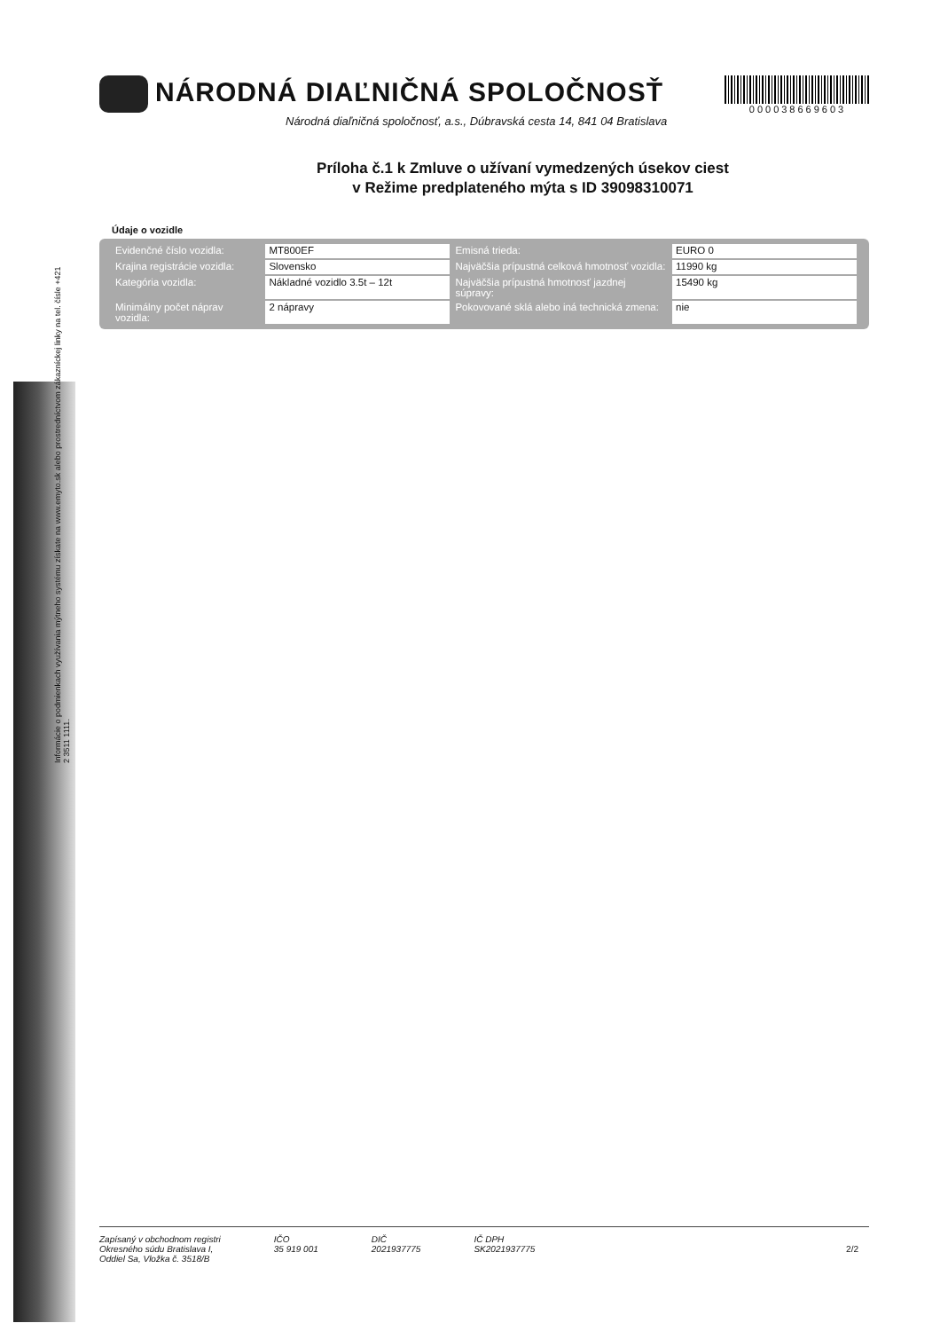Informácie o podmienkach využívania mýtneho systému získate na www.emyto.sk alebo prostredníctvom zákazníckej linky na tel. čísle +421 2 3511 1111.
NÁRODNÁ DIAĽNIČNÁ SPOLOČNOSŤ
Národná diaľničná spoločnosť, a.s., Dúbravská cesta 14, 841 04 Bratislava
000038669603
Príloha č.1 k Zmluve o užívaní vymedzených úsekov ciest
v Režime predplateného mýta s ID 39098310071
Údaje o vozidle
| Evidenčné číslo vozidla: | MT800EF | Emisná trieda: | EURO 0 |
| Krajina registrácie vozidla: | Slovensko | Najväčšia prípustná celková hmotnosť vozidla: | 11990 kg |
| Kategória vozidla: | Nákladné vozidlo 3.5t – 12t | Najväčšia prípustná hmotnosť jazdnej súpravy: | 15490 kg |
| Minimálny počet náprav vozidla: | 2 nápravy | Pokovované sklá alebo iná technická zmena: | nie |
Zapísaný v obchodnom registri
Okresného súdu Bratislava I,
Oddiel Sa, Vložka č. 3518/B
IČO
35 919 001
DIČ
2021937775
IČ DPH
SK2021937775
2/2